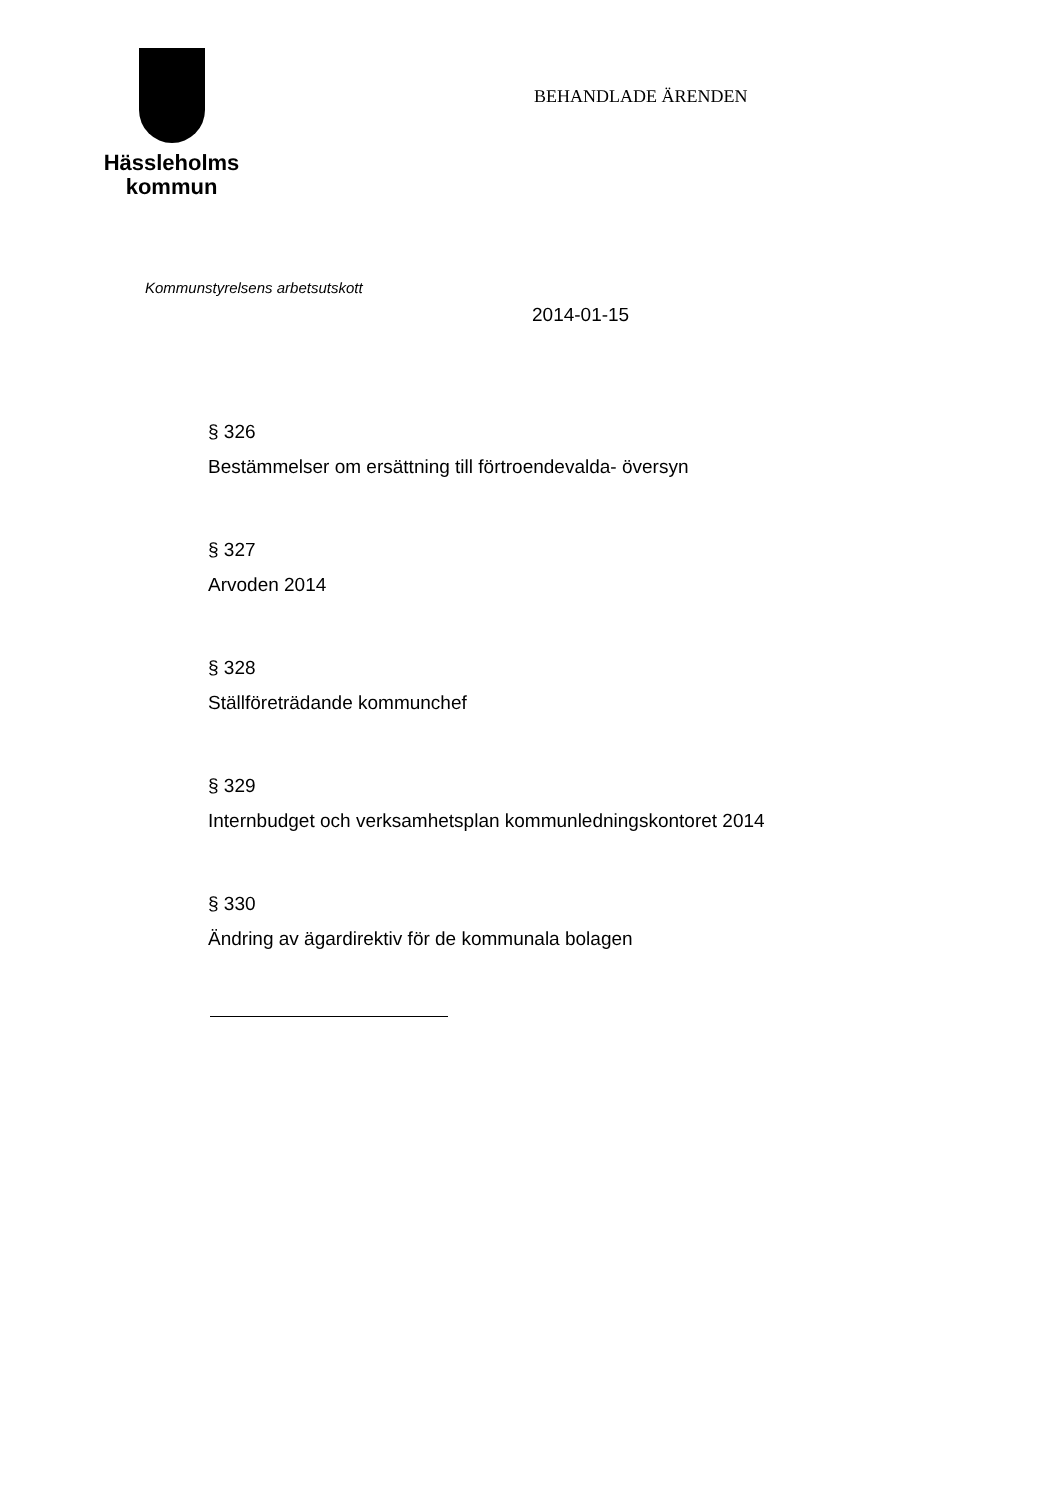Hässleholms
kommun
BEHANDLADE ÄRENDEN
Kommunstyrelsens arbetsutskott
2014-01-15
§ 326
Bestämmelser om ersättning till förtroendevalda- översyn
§ 327
Arvoden 2014
§ 328
Ställföreträdande kommunchef
§ 329
Internbudget och verksamhetsplan kommunledningskontoret 2014
§ 330
Ändring av ägardirektiv för de kommunala bolagen